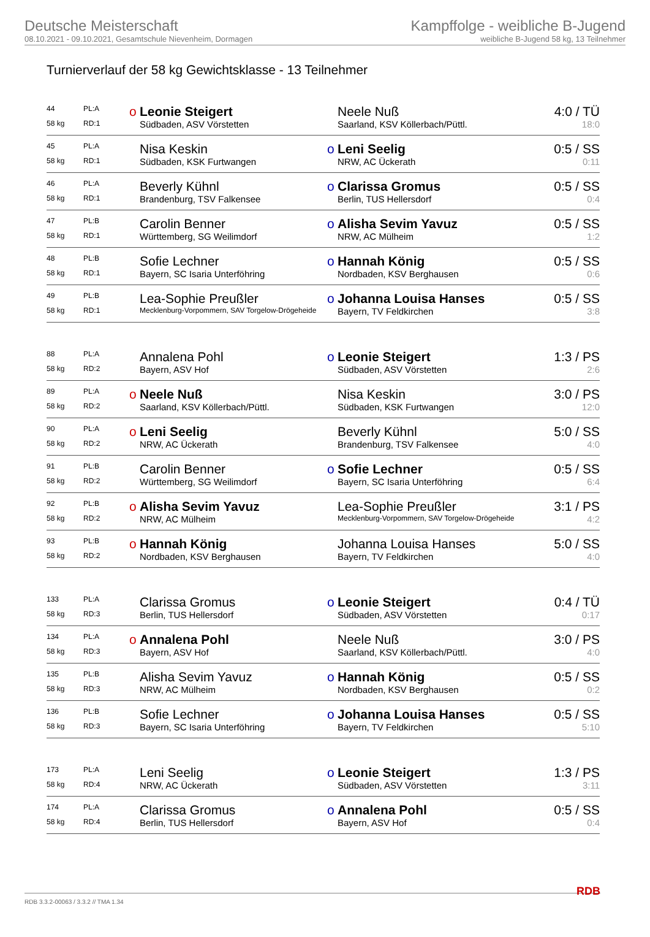Deutsche Meisterschaft
08.10.2021 - 09.10.2021, Gesamtschule Nievenheim, Dormagen
Kampffolge - weibliche B-Jugend
weibliche B-Jugend 58 kg, 13 Teilnehmer
Turnierverlauf der 58 kg Gewichtsklasse - 13 Teilnehmer
| 44 | PL:A | o | Leonie Steigert | | Neele Nuß | 4:0 / TÜ |
| 58 kg | RD:1 | | Südbaden, ASV Vörstetten | | Saarland, KSV Köllerbach/Püttl. | 18:0 |
| 45 | PL:A | | Nisa Keskin | o | Leni Seelig | 0:5 / SS |
| 58 kg | RD:1 | | Südbaden, KSK Furtwangen | | NRW, AC Ückerath | 0:11 |
| 46 | PL:A | | Beverly Kühnl | o | Clarissa Gromus | 0:5 / SS |
| 58 kg | RD:1 | | Brandenburg, TSV Falkensee | | Berlin, TUS Hellersdorf | 0:4 |
| 47 | PL:B | | Carolin Benner | o | Alisha Sevim Yavuz | 0:5 / SS |
| 58 kg | RD:1 | | Württemberg, SG Weilimdorf | | NRW, AC Mülheim | 1:2 |
| 48 | PL:B | | Sofie Lechner | o | Hannah König | 0:5 / SS |
| 58 kg | RD:1 | | Bayern, SC Isaria Unterföhring | | Nordbaden, KSV Berghausen | 0:6 |
| 49 | PL:B | | Lea-Sophie Preußler | o | Johanna Louisa Hanses | 0:5 / SS |
| 58 kg | RD:1 | | Mecklenburg-Vorpommern, SAV Torgelow-Drögeheide | | Bayern, TV Feldkirchen | 3:8 |
| 88 | PL:A | | Annalena Pohl | o | Leonie Steigert | 1:3 / PS |
| 58 kg | RD:2 | | Bayern, ASV Hof | | Südbaden, ASV Vörstetten | 2:6 |
| 89 | PL:A | o | Neele Nuß | | Nisa Keskin | 3:0 / PS |
| 58 kg | RD:2 | | Saarland, KSV Köllerbach/Püttl. | | Südbaden, KSK Furtwangen | 12:0 |
| 90 | PL:A | o | Leni Seelig | | Beverly Kühnl | 5:0 / SS |
| 58 kg | RD:2 | | NRW, AC Ückerath | | Brandenburg, TSV Falkensee | 4:0 |
| 91 | PL:B | | Carolin Benner | o | Sofie Lechner | 0:5 / SS |
| 58 kg | RD:2 | | Württemberg, SG Weilimdorf | | Bayern, SC Isaria Unterföhring | 6:4 |
| 92 | PL:B | o | Alisha Sevim Yavuz | | Lea-Sophie Preußler | 3:1 / PS |
| 58 kg | RD:2 | | NRW, AC Mülheim | | Mecklenburg-Vorpommern, SAV Torgelow-Drögeheide | 4:2 |
| 93 | PL:B | o | Hannah König | | Johanna Louisa Hanses | 5:0 / SS |
| 58 kg | RD:2 | | Nordbaden, KSV Berghausen | | Bayern, TV Feldkirchen | 4:0 |
| 133 | PL:A | | Clarissa Gromus | o | Leonie Steigert | 0:4 / TÜ |
| 58 kg | RD:3 | | Berlin, TUS Hellersdorf | | Südbaden, ASV Vörstetten | 0:17 |
| 134 | PL:A | o | Annalena Pohl | | Neele Nuß | 3:0 / PS |
| 58 kg | RD:3 | | Bayern, ASV Hof | | Saarland, KSV Köllerbach/Püttl. | 4:0 |
| 135 | PL:B | | Alisha Sevim Yavuz | o | Hannah König | 0:5 / SS |
| 58 kg | RD:3 | | NRW, AC Mülheim | | Nordbaden, KSV Berghausen | 0:2 |
| 136 | PL:B | | Sofie Lechner | o | Johanna Louisa Hanses | 0:5 / SS |
| 58 kg | RD:3 | | Bayern, SC Isaria Unterföhring | | Bayern, TV Feldkirchen | 5:10 |
| 173 | PL:A | | Leni Seelig | o | Leonie Steigert | 1:3 / PS |
| 58 kg | RD:4 | | NRW, AC Ückerath | | Südbaden, ASV Vörstetten | 3:11 |
| 174 | PL:A | | Clarissa Gromus | o | Annalena Pohl | 0:5 / SS |
| 58 kg | RD:4 | | Berlin, TUS Hellersdorf | | Bayern, ASV Hof | 0:4 |
RDB 3.3.2-00063 / 3.3.2 // TMA 1.34 RDB